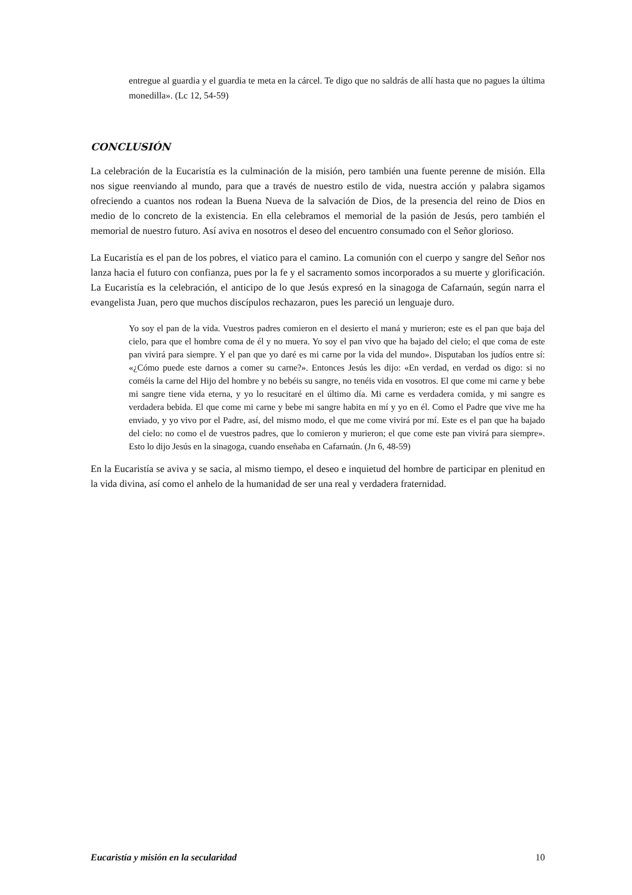entregue al guardia y el guardia te meta en la cárcel. Te digo que no saldrás de allí hasta que no pagues la última monedilla». (Lc 12, 54-59)
CONCLUSIÓN
La celebración de la Eucaristía es la culminación de la misión, pero también una fuente perenne de misión. Ella nos sigue reenviando al mundo, para que a través de nuestro estilo de vida, nuestra acción y palabra sigamos ofreciendo a cuantos nos rodean la Buena Nueva de la salvación de Dios, de la presencia del reino de Dios en medio de lo concreto de la existencia. En ella celebramos el memorial de la pasión de Jesús, pero también el memorial de nuestro futuro. Así aviva en nosotros el deseo del encuentro consumado con el Señor glorioso.
La Eucaristía es el pan de los pobres, el viatico para el camino. La comunión con el cuerpo y sangre del Señor nos lanza hacia el futuro con confianza, pues por la fe y el sacramento somos incorporados a su muerte y glorificación. La Eucaristía es la celebración, el anticipo de lo que Jesús expresó en la sinagoga de Cafarnaún, según narra el evangelista Juan, pero que muchos discípulos rechazaron, pues les pareció un lenguaje duro.
Yo soy el pan de la vida. Vuestros padres comieron en el desierto el maná y murieron; este es el pan que baja del cielo, para que el hombre coma de él y no muera. Yo soy el pan vivo que ha bajado del cielo; el que coma de este pan vivirá para siempre. Y el pan que yo daré es mi carne por la vida del mundo». Disputaban los judíos entre sí: «¿Cómo puede este darnos a comer su carne?». Entonces Jesús les dijo: «En verdad, en verdad os digo: si no coméis la carne del Hijo del hombre y no bebéis su sangre, no tenéis vida en vosotros. El que come mi carne y bebe mi sangre tiene vida eterna, y yo lo resucitaré en el último día. Mi carne es verdadera comida, y mi sangre es verdadera bebida. El que come mi carne y bebe mi sangre habita en mí y yo en él. Como el Padre que vive me ha enviado, y yo vivo por el Padre, así, del mismo modo, el que me come vivirá por mí. Este es el pan que ha bajado del cielo: no como el de vuestros padres, que lo comieron y murieron; el que come este pan vivirá para siempre». Esto lo dijo Jesús en la sinagoga, cuando enseñaba en Cafarnaún. (Jn 6, 48-59)
En la Eucaristía se aviva y se sacia, al mismo tiempo, el deseo e inquietud del hombre de participar en plenitud en la vida divina, así como el anhelo de la humanidad de ser una real y verdadera fraternidad.
Eucaristía y misión en la secularidad 10